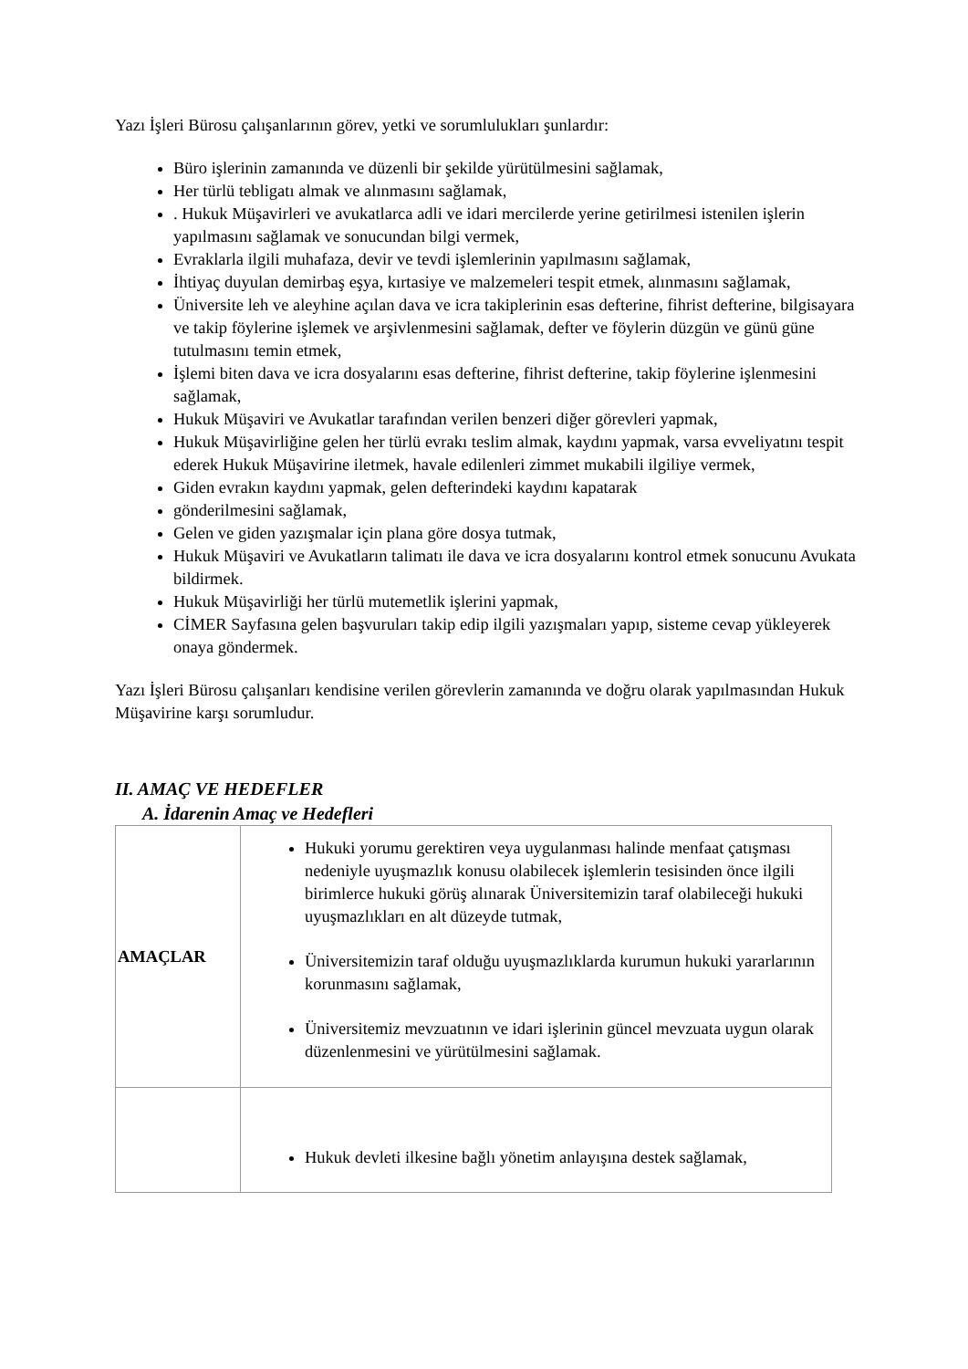Yazı İşleri Bürosu çalışanlarının görev, yetki ve sorumlulukları şunlardır:
Büro işlerinin zamanında ve düzenli bir şekilde yürütülmesini sağlamak,
Her türlü tebligatı almak ve alınmasını sağlamak,
. Hukuk Müşavirleri ve avukatlarca adli ve idari mercilerde yerine getirilmesi istenilen işlerin yapılmasını sağlamak ve sonucundan bilgi vermek,
Evraklarla ilgili muhafaza, devir ve tevdi işlemlerinin yapılmasını sağlamak,
İhtiyaç duyulan demirbaş eşya, kırtasiye ve malzemeleri tespit etmek, alınmasını sağlamak,
Üniversite leh ve aleyhine açılan dava ve icra takiplerinin esas defterine, fihrist defterine, bilgisayara ve takip föylerine işlemek ve arşivlenmesini sağlamak, defter ve föylerin düzgün ve günü güne tutulmasını temin etmek,
İşlemi biten dava ve icra dosyalarını esas defterine, fihrist defterine, takip föylerine işlenmesini sağlamak,
Hukuk Müşaviri ve Avukatlar tarafından verilen benzeri diğer görevleri yapmak,
Hukuk Müşavirliğine gelen her türlü evrakı teslim almak, kaydını yapmak, varsa evveliyatını tespit ederek Hukuk Müşavirine iletmek, havale edilenleri zimmet mukabili ilgiliye vermek,
Giden evrakın kaydını yapmak, gelen defterindeki kaydını kapatarak
gönderilmesini sağlamak,
Gelen ve giden yazışmalar için plana göre dosya tutmak,
Hukuk Müşaviri ve Avukatların talimatı ile dava ve icra dosyalarını kontrol etmek sonucunu Avukata bildirmek.
Hukuk Müşavirliği her türlü mutemetlik işlerini yapmak,
CİMER Sayfasına gelen başvuruları takip edip ilgili yazışmaları yapıp, sisteme cevap yükleyerek onaya göndermek.
Yazı İşleri Bürosu çalışanları kendisine verilen görevlerin zamanında ve doğru olarak yapılmasından Hukuk Müşavirine karşı sorumludur.
II. AMAÇ VE HEDEFLER
A. İdarenin Amaç ve Hedefleri
| AMAÇLAR | Hukuki yorumu gerektiren veya uygulanması halinde menfaat çatışması nedeniyle uyuşmazlık konusu olabilecek işlemlerin tesisinden önce ilgili birimlerce hukuki görüş alınarak Üniversitemizin taraf olabileceği hukuki uyuşmazlıkları en alt düzeyde tutmak, Üniversitemizin taraf olduğu uyuşmazlıklarda kurumun hukuki yararlarının korunmasını sağlamak, Üniversitemiz mevzuatının ve idari işlerinin güncel mevzuata uygun olarak düzenlenmesini ve yürütülmesini sağlamak. |
| | Hukuk devleti ilkesine bağlı yönetim anlayışına destek sağlamak, |